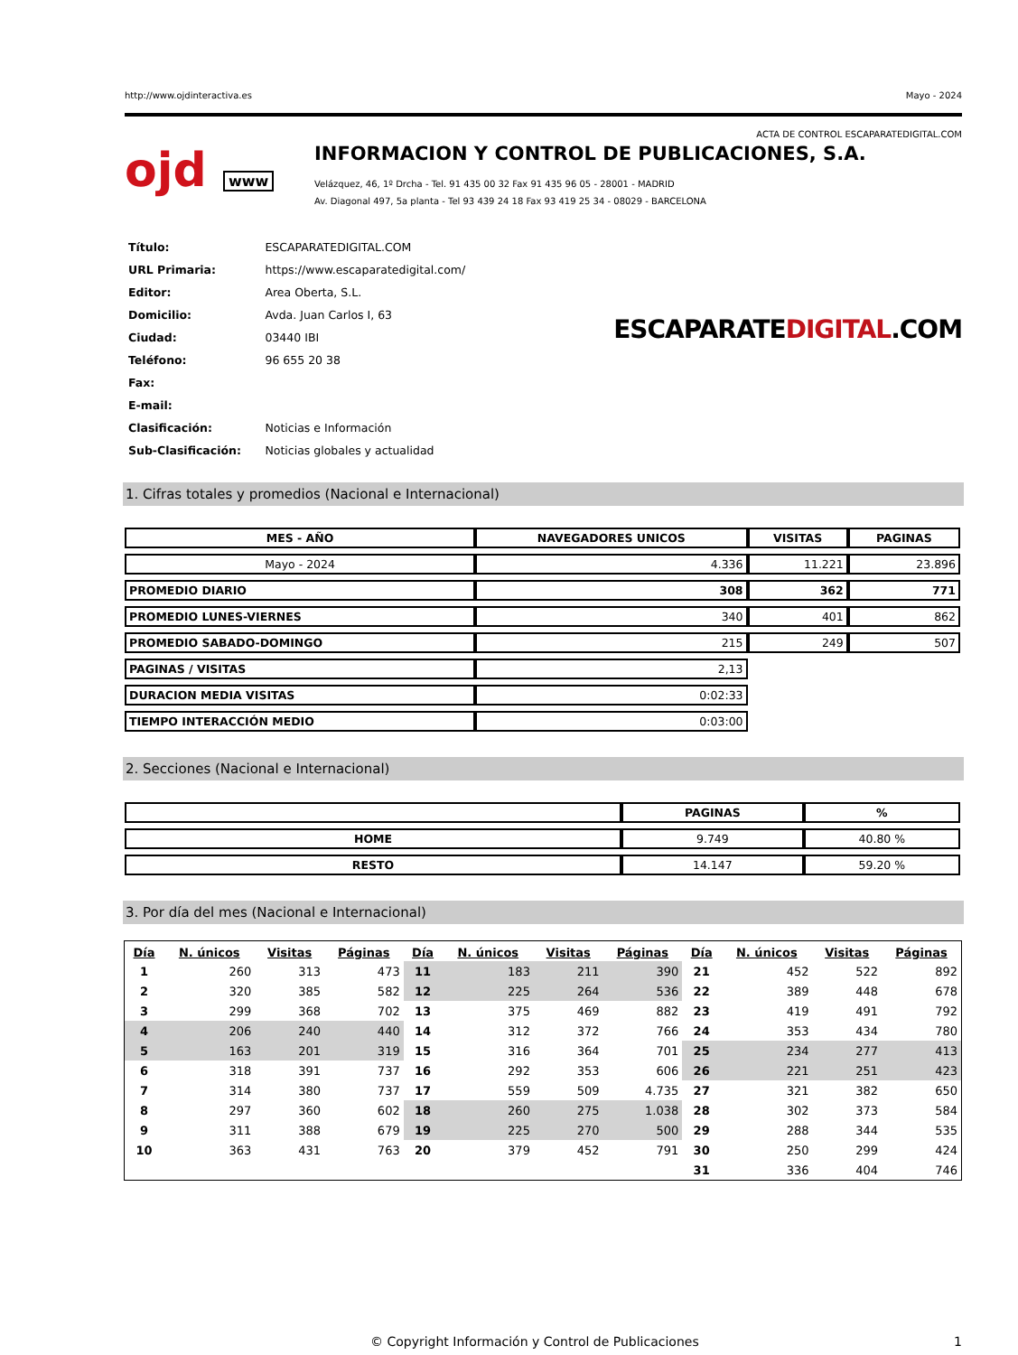http://www.ojdinteractiva.es Mayo - 2024
ACTA DE CONTROL ESCAPARATEDIGITAL.COM
ojd www
INFORMACION Y CONTROL DE PUBLICACIONES, S.A.
Velázquez, 46, 1º Drcha - Tel. 91 435 00 32 Fax 91 435 96 05 - 28001 - MADRID
Av. Diagonal 497, 5a planta - Tel 93 439 24 18 Fax 93 419 25 34 - 08029 - BARCELONA
| Título: | ESCAPARATEDIGITAL.COM |
| URL Primaria: | https://www.escaparatedigital.com/ |
| Editor: | Area Oberta, S.L. |
| Domicilio: | Avda. Juan Carlos I, 63 |
| Ciudad: | 03440 IBI |
| Teléfono: | 96 655 20 38 |
| Fax: | |
| E-mail: | |
| Clasificación: | Noticias e Información |
| Sub-Clasificación: | Noticias globales y actualidad |
ESCAPARATEDIGITAL.COM
1. Cifras totales y promedios (Nacional e Internacional)
| MES - AÑO | NAVEGADORES UNICOS | VISITAS | PAGINAS |
| --- | --- | --- | --- |
| Mayo - 2024 | 4.336 | 11.221 | 23.896 |
| PROMEDIO DIARIO | 308 | 362 | 771 |
| PROMEDIO LUNES-VIERNES | 340 | 401 | 862 |
| PROMEDIO SABADO-DOMINGO | 215 | 249 | 507 |
| PAGINAS / VISITAS | 2,13 | | |
| DURACION MEDIA VISITAS | 0:02:33 | | |
| TIEMPO INTERACCIÓN MEDIO | 0:03:00 | | |
2. Secciones (Nacional e Internacional)
| | PAGINAS | % |
| --- | --- | --- |
| HOME | 9.749 | 40.80 % |
| RESTO | 14.147 | 59.20 % |
3. Por día del mes (Nacional e Internacional)
| Día | N. únicos | Visitas | Páginas | Día | N. únicos | Visitas | Páginas | Día | N. únicos | Visitas | Páginas |
| --- | --- | --- | --- | --- | --- | --- | --- | --- | --- | --- | --- |
| 1 | 260 | 313 | 473 | 11 | 183 | 211 | 390 | 21 | 452 | 522 | 892 |
| 2 | 320 | 385 | 582 | 12 | 225 | 264 | 536 | 22 | 389 | 448 | 678 |
| 3 | 299 | 368 | 702 | 13 | 375 | 469 | 882 | 23 | 419 | 491 | 792 |
| 4 | 206 | 240 | 440 | 14 | 312 | 372 | 766 | 24 | 353 | 434 | 780 |
| 5 | 163 | 201 | 319 | 15 | 316 | 364 | 701 | 25 | 234 | 277 | 413 |
| 6 | 318 | 391 | 737 | 16 | 292 | 353 | 606 | 26 | 221 | 251 | 423 |
| 7 | 314 | 380 | 737 | 17 | 559 | 509 | 4.735 | 27 | 321 | 382 | 650 |
| 8 | 297 | 360 | 602 | 18 | 260 | 275 | 1.038 | 28 | 302 | 373 | 584 |
| 9 | 311 | 388 | 679 | 19 | 225 | 270 | 500 | 29 | 288 | 344 | 535 |
| 10 | 363 | 431 | 763 | 20 | 379 | 452 | 791 | 30 | 250 | 299 | 424 |
| | | | | | | | | 31 | 336 | 404 | 746 |
© Copyright Información y Control de Publicaciones 1